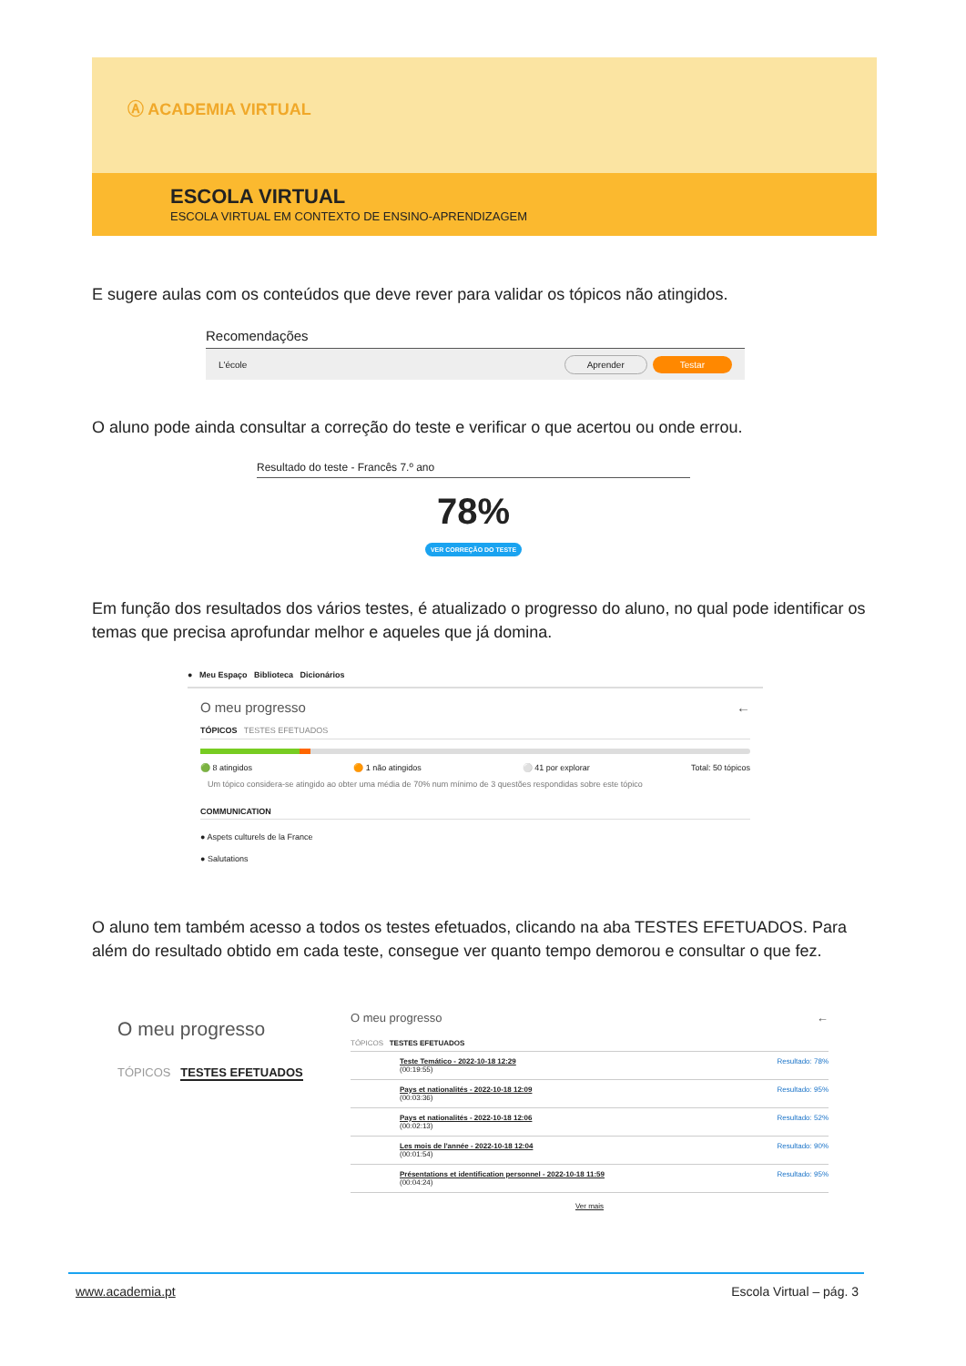Ⓐ ACADEMIA VIRTUAL
ESCOLA VIRTUAL
ESCOLA VIRTUAL EM CONTEXTO DE ENSINO-APRENDIZAGEM
E sugere aulas com os conteúdos que deve rever para validar os tópicos não atingidos.
Recomendações
L'école Aprender Testar
O aluno pode ainda consultar a correção do teste e verificar o que acertou ou onde errou.
Resultado do teste - Francês 7.º ano
78%
VER CORREÇÃO DO TESTE
Em função dos resultados dos vários testes, é atualizado o progresso do aluno, no qual pode identificar os temas que precisa aprofundar melhor e aqueles que já domina.
● Meu Espaço Biblioteca Dicionários
O meu progresso ←
TÓPICOS TESTES EFETUADOS
🟢 8 atingidos 🟠 1 não atingidos ⚪ 41 por explorar Total: 50 tópicos
Um tópico considera-se atingido ao obter uma média de 70% num mínimo de 3 questões respondidas sobre este tópico
COMMUNICATION
● Aspets culturels de la France
● Salutations
O aluno tem também acesso a todos os testes efetuados, clicando na aba TESTES EFETUADOS. Para além do resultado obtido em cada teste, consegue ver quanto tempo demorou e consultar o que fez.
O meu progresso
TÓPICOS TESTES EFETUADOS
O meu progresso ←
TÓPICOS TESTES EFETUADOS
Teste Temático - 2022-10-18 12:29 Resultado: 78%
(00:19:55)
Pays et nationalités - 2022-10-18 12:09 Resultado: 95%
(00:03:36)
Pays et nationalités - 2022-10-18 12:06 Resultado: 52%
(00:02:13)
Les mois de l'année - 2022-10-18 12:04 Resultado: 90%
(00:01:54)
Présentations et identification personnel - 2022-10-18 11:59 Resultado: 95%
(00:04:24)
Ver mais
www.academia.pt Escola Virtual – pág. 3